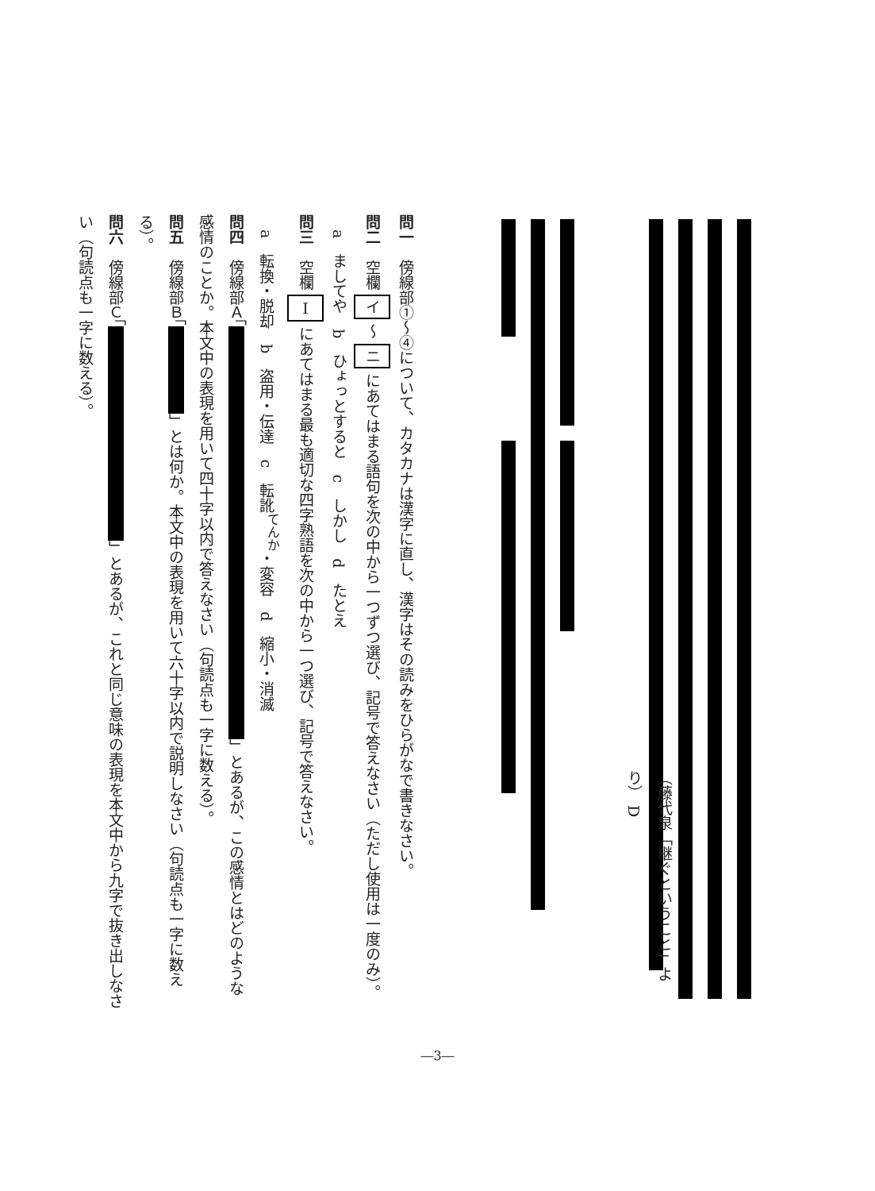（藤代泉「継ぐということ」より） D
問一　傍線部①～④について、カタカナは漢字に直し、漢字はその読みをひらがなで書きなさい。
問二　空欄 イ ～ ニ にあてはまる語句を次の中から一つずつ選び、記号で答えなさい（ただし使用は一度のみ）。
　a　ましてや　b　ひょっとすると　c　しかし　d　たとえ
問三　空欄 Ⅰ にあてはまる最も適切な四字熟語を次の中から一つ選び、記号で答えなさい。
　a　転換・脱却　b　盗用・伝達　c　転訛<sup>てんか</sup>・変容　d　縮小・消滅
問四　傍線部Ａ「 」とあるが、この感情とはどのような感情のことか。本文中の表現を用いて四十字以内で答えなさい（句読点も一字に数える）。
問五　傍線部Ｂ「 」とは何か。本文中の表現を用いて六十字以内で説明しなさい（句読点も一字に数える）。
問六　傍線部Ｃ「 」とあるが、これと同じ意味の表現を本文中から九字で抜き出しなさい（句読点も一字に数える）。
―3―